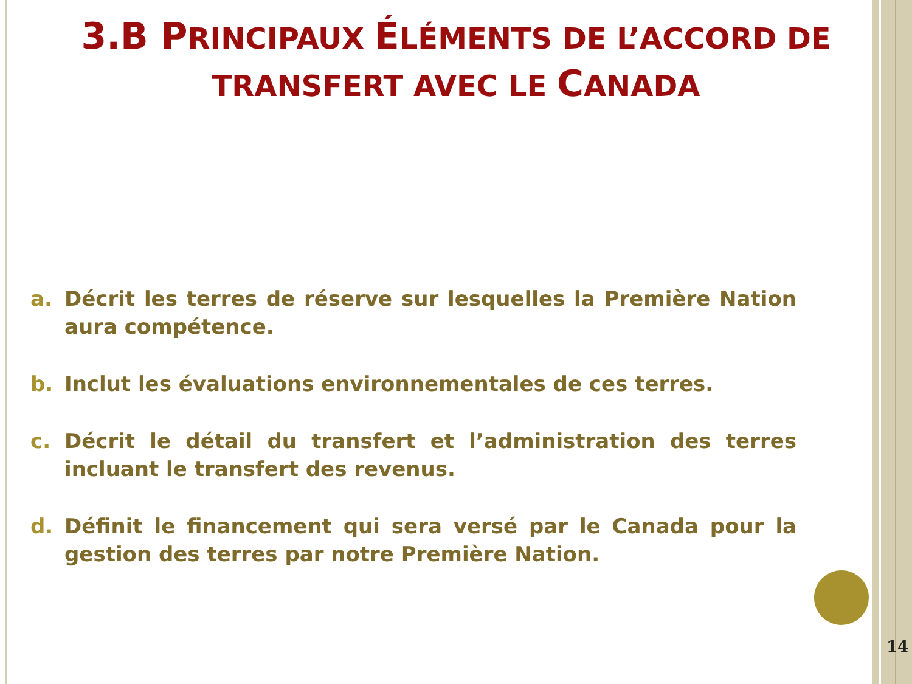3.B PRINCIPAUX ÉLÉMENTS DE L’ACCORD DE
TRANSFERT AVEC LE CANADA
a. Décrit les terres de réserve sur lesquelles la Première Nation aura compétence.
b. Inclut les évaluations environnementales de ces terres.
c. Décrit le détail du transfert et l’administration des terres incluant le transfert des revenus.
d. Définit le financement qui sera versé par le Canada pour la gestion des terres par notre Première Nation.
14